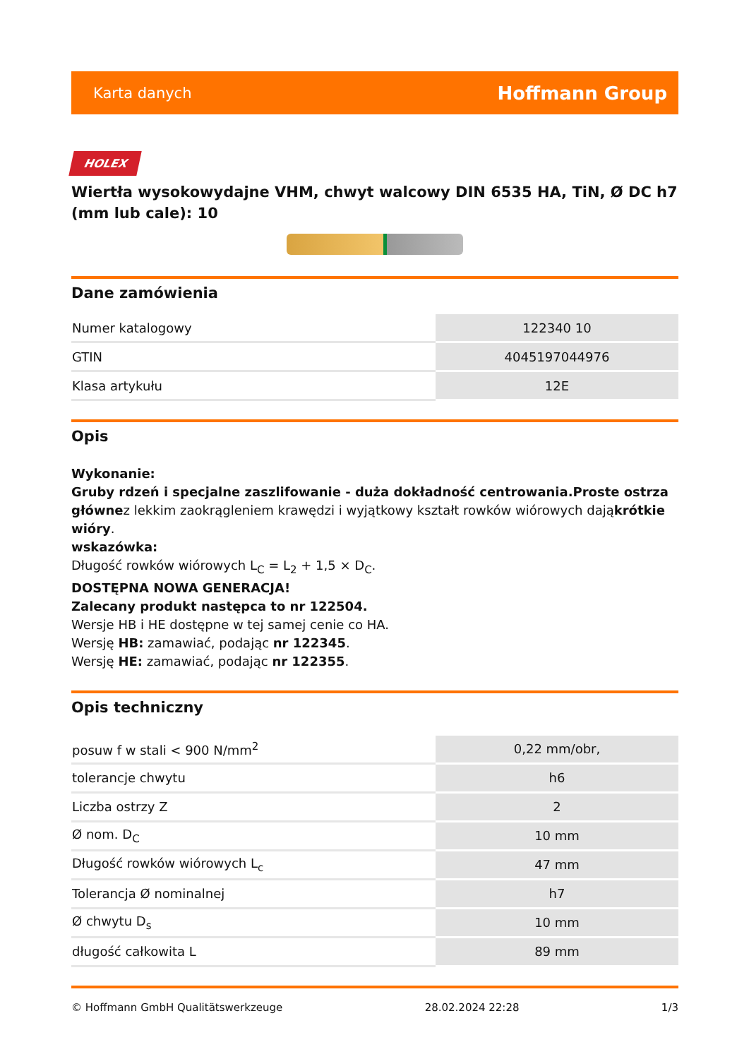Karta danych Hoffmann Group
HOLEX
Wiertła wysokowydajne VHM, chwyt walcowy DIN 6535 HA, TiN, Ø DC h7 (mm lub cale): 10
Dane zamówienia
| Numer katalogowy | 122340 10 |
| GTIN | 4045197044976 |
| Klasa artykułu | 12E |
Opis
Wykonanie:
Gruby rdzeń i specjalne zaszlifowanie - duża dokładność centrowania.Proste ostrza głównez lekkim zaokrągleniem krawędzi i wyjątkowy kształt rowków wiórowych dająkrótkie wióry.
wskazówka:
Długość rowków wiórowych L<sub>C</sub> = L<sub>2</sub> + 1,5 × D<sub>C</sub>.
DOSTĘPNA NOWA GENERACJA!
Zalecany produkt następca to nr 122504.
Wersje HB i HE dostępne w tej samej cenie co HA.
Wersję HB: zamawiać, podając nr 122345.
Wersję HE: zamawiać, podając nr 122355.
Opis techniczny
| posuw f w stali < 900 N/mm<sup>2</sup> | 0,22 mm/obr, |
| tolerancje chwytu | h6 |
| Liczba ostrzy Z | 2 |
| Ø nom. D<sub>C</sub> | 10 mm |
| Długość rowków wiórowych L<sub>c</sub> | 47 mm |
| Tolerancja Ø nominalnej | h7 |
| Ø chwytu D<sub>s</sub> | 10 mm |
| długość całkowita L | 89 mm |
© Hoffmann GmbH Qualitätswerkzeuge 28.02.2024 22:28 1/3